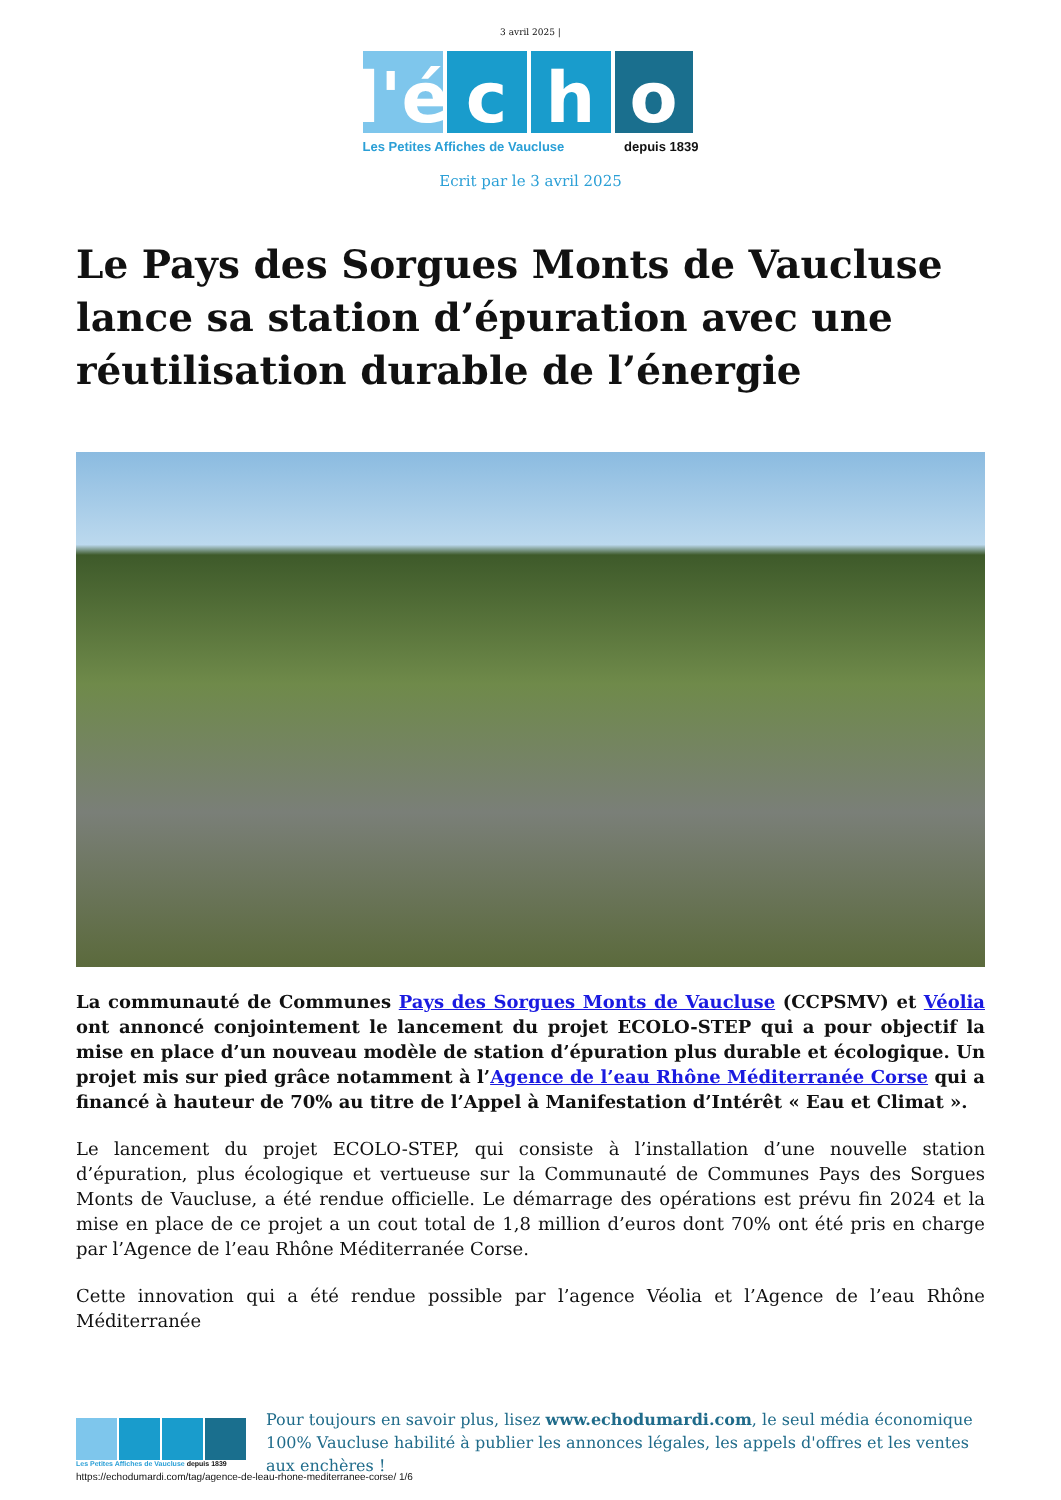3 avril 2025 |
l'é
c h o
Les Petites Affiches de Vaucluse depuis 1839
Ecrit par le 3 avril 2025
Le Pays des Sorgues Monts de Vaucluse lance sa station d’épuration avec une réutilisation durable de l’énergie
La communauté de Communes Pays des Sorgues Monts de Vaucluse (CCPSMV) et Véolia ont annoncé conjointement le lancement du projet ECOLO-STEP qui a pour objectif la mise en place d’un nouveau modèle de station d’épuration plus durable et écologique. Un projet mis sur pied grâce notamment à l’Agence de l’eau Rhône Méditerranée Corse qui a financé à hauteur de 70% au titre de l’Appel à Manifestation d’Intérêt « Eau et Climat ».
Le lancement du projet ECOLO-STEP, qui consiste à l’installation d’une nouvelle station d’épuration, plus écologique et vertueuse sur la Communauté de Communes Pays des Sorgues Monts de Vaucluse, a été rendue officielle. Le démarrage des opérations est prévu fin 2024 et la mise en place de ce projet a un cout total de 1,8 million d’euros dont 70% ont été pris en charge par l’Agence de l’eau Rhône Méditerranée Corse.
Cette innovation qui a été rendue possible par l’agence Véolia et l’Agence de l’eau Rhône Méditerranée
Les Petites Affiches de Vaucluse depuis 1839
Pour toujours en savoir plus, lisez www.echodumardi.com, le seul média économique 100% Vaucluse habilité à publier les annonces légales, les appels d'offres et les ventes aux enchères !
https://echodumardi.com/tag/agence-de-leau-rhone-mediterranee-corse/ 1/6